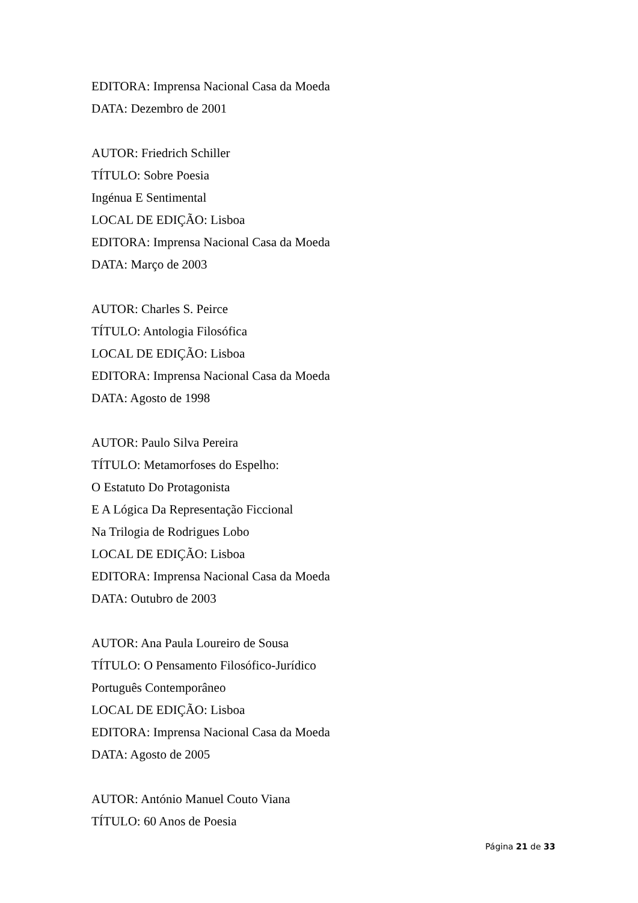EDITORA: Imprensa Nacional Casa da Moeda
DATA: Dezembro de 2001
AUTOR: Friedrich Schiller
TÍTULO: Sobre Poesia
Ingénua E Sentimental
LOCAL DE EDIÇÃO: Lisboa
EDITORA: Imprensa Nacional Casa da Moeda
DATA: Março de 2003
AUTOR: Charles S. Peirce
TÍTULO: Antologia Filosófica
LOCAL DE EDIÇÃO: Lisboa
EDITORA: Imprensa Nacional Casa da Moeda
DATA: Agosto de 1998
AUTOR: Paulo Silva Pereira
TÍTULO: Metamorfoses do Espelho:
O Estatuto Do Protagonista
E A Lógica Da Representação Ficcional
Na Trilogia de Rodrigues Lobo
LOCAL DE EDIÇÃO: Lisboa
EDITORA: Imprensa Nacional Casa da Moeda
DATA: Outubro de 2003
AUTOR: Ana Paula Loureiro de Sousa
TÍTULO: O Pensamento Filosófico-Jurídico
Português Contemporâneo
LOCAL DE EDIÇÃO: Lisboa
EDITORA: Imprensa Nacional Casa da Moeda
DATA: Agosto de 2005
AUTOR: António Manuel Couto Viana
TÍTULO: 60 Anos de Poesia
Página 21 de 33